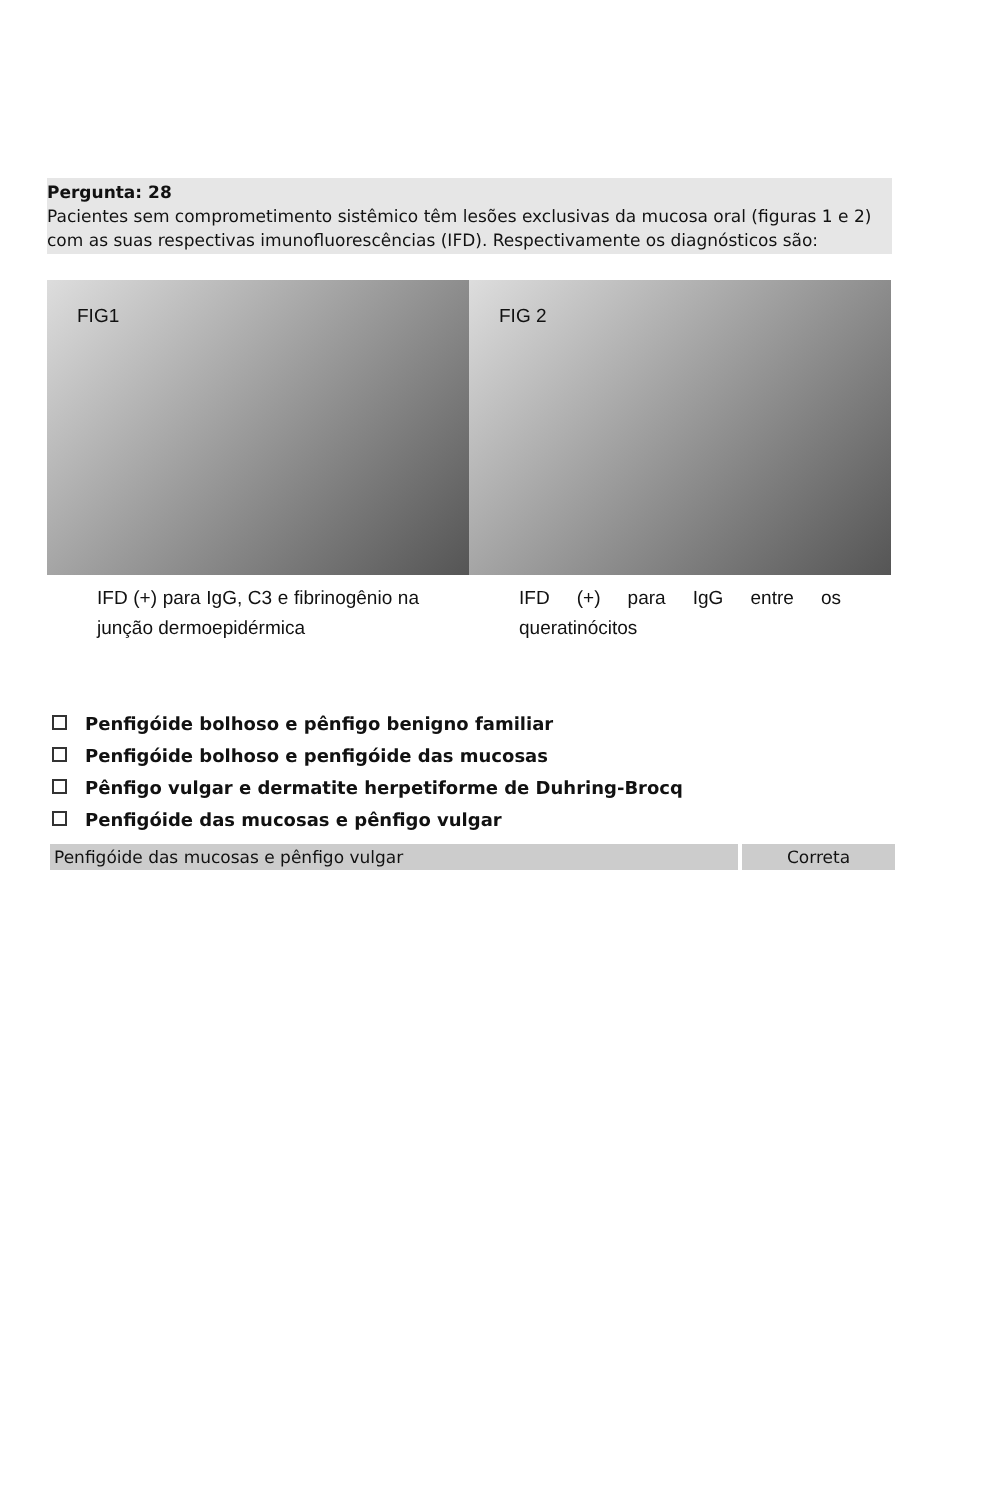Pergunta: 28
Pacientes sem comprometimento sistêmico têm lesões exclusivas da mucosa oral (figuras 1 e 2) com as suas respectivas imunofluorescências (IFD). Respectivamente os diagnósticos são:
FIG1
IFD (+) para IgG, C3 e fibrinogênio na junção dermoepidérmica
FIG 2
IFD (+) para IgG entre os queratinócitos
Penfigóide bolhoso e pênfigo benigno familiar
Penfigóide bolhoso e penfigóide das mucosas
Pênfigo vulgar e dermatite herpetiforme de Duhring-Brocq
Penfigóide das mucosas e pênfigo vulgar
Penfigóide das mucosas e pênfigo vulgar Correta